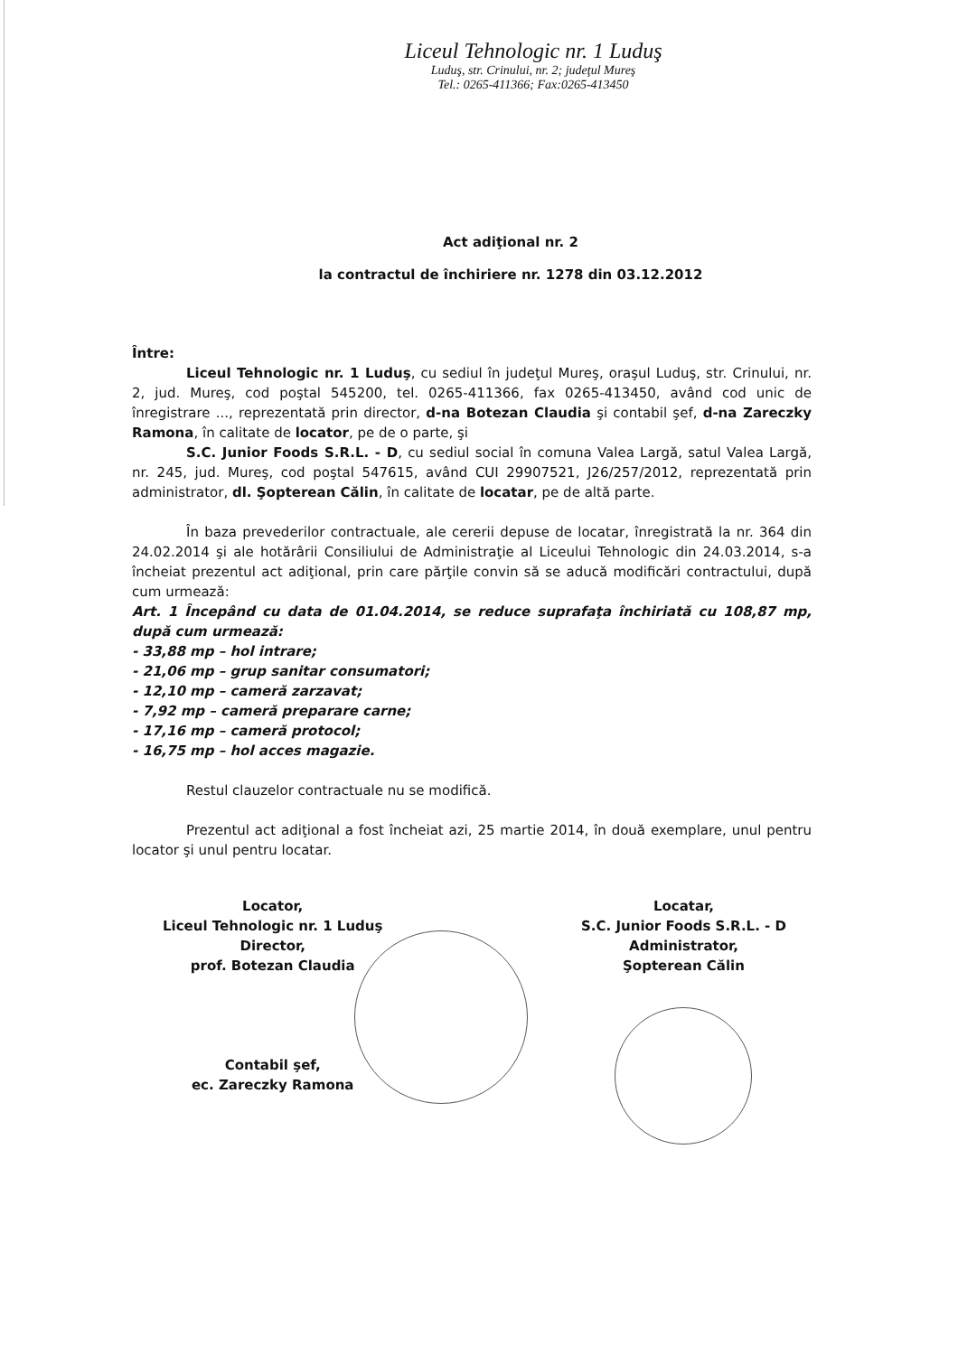Liceul Tehnologic nr. 1 Luduş
Luduş, str. Crinului, nr. 2; judeţul Mureş
Tel.: 0265-411366; Fax:0265-413450
Act adiţional nr. 2
la contractul de închiriere nr. 1278 din 03.12.2012
Între:
Liceul Tehnologic nr. 1 Luduş, cu sediul în judeţul Mureş, oraşul Luduş, str. Crinului, nr. 2, jud. Mureş, cod poştal 545200, tel. 0265-411366, fax 0265-413450, având cod unic de înregistrare ..., reprezentată prin director, d-na Botezan Claudia şi contabil şef, d-na Zareczky Ramona, în calitate de locator, pe de o parte, şi
S.C. Junior Foods S.R.L. - D, cu sediul social în comuna Valea Largă, satul Valea Largă, nr. 245, jud. Mureş, cod poştal 547615, având CUI 29907521, J26/257/2012, reprezentată prin administrator, dl. Şopterean Călin, în calitate de locatar, pe de altă parte.
În baza prevederilor contractuale, ale cererii depuse de locatar, înregistrată la nr. 364 din 24.02.2014 şi ale hotărârii Consiliului de Administraţie al Liceului Tehnologic din 24.03.2014, s-a încheiat prezentul act adiţional, prin care părţile convin să se aducă modificări contractului, după cum urmează:
Art. 1 Începând cu data de 01.04.2014, se reduce suprafaţa închiriată cu 108,87 mp, după cum urmează:
- 33,88 mp – hol intrare;
- 21,06 mp – grup sanitar consumatori;
- 12,10 mp – cameră zarzavat;
- 7,92 mp – cameră preparare carne;
- 17,16 mp – cameră protocol;
- 16,75 mp – hol acces magazie.
Restul clauzelor contractuale nu se modifică.
Prezentul act adiţional a fost încheiat azi, 25 martie 2014, în două exemplare, unul pentru locator şi unul pentru locatar.
Locator,
Liceul Tehnologic nr. 1 Luduş
Director,
prof. Botezan Claudia
Contabil şef,
ec. Zareczky Ramona
Locatar,
S.C. Junior Foods S.R.L. - D
Administrator,
Şopterean Călin